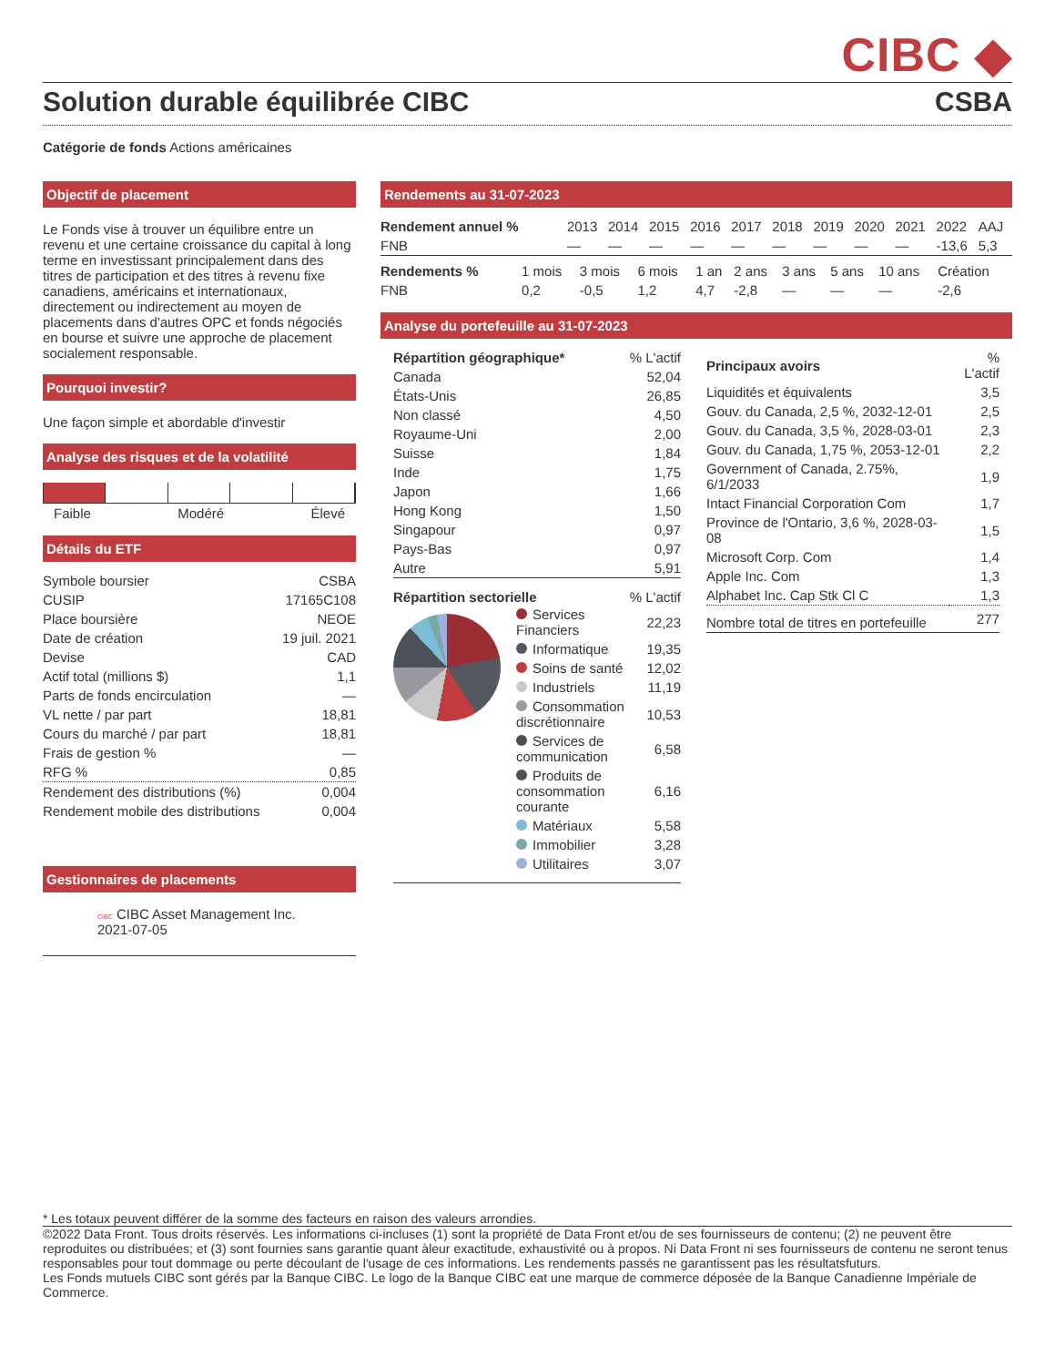CIBC ◆
Solution durable équilibrée CIBC CSBA
Catégorie de fonds Actions américaines
Objectif de placement
Le Fonds vise à trouver un équilibre entre un revenu et une certaine croissance du capital à long terme en investissant principalement dans des titres de participation et des titres à revenu fixe canadiens, américains et internationaux, directement ou indirectement au moyen de placements dans d'autres OPC et fonds négociés en bourse et suivre une approche de placement socialement responsable.
Pourquoi investir?
Une façon simple et abordable d'investir
Analyse des risques et de la volatilité
Faible Modéré Élevé
Détails du ETF
| Symbole boursier | CSBA |
| CUSIP | 17165C108 |
| Place boursière | NEOE |
| Date de création | 19 juil. 2021 |
| Devise | CAD |
| Actif total (millions $) | 1,1 |
| Parts de fonds encirculation | — |
| VL nette / par part | 18,81 |
| Cours du marché / par part | 18,81 |
| Frais de gestion % | — |
| RFG % | 0,85 |
| Rendement des distributions (%) | 0,004 |
| Rendement mobile des distributions | 0,004 |
Gestionnaires de placements
CIBC CIBC Asset Management Inc.
2021-07-05
Rendements au 31-07-2023
| Rendement annuel % | 2013 | 2014 | 2015 | 2016 | 2017 | 2018 | 2019 | 2020 | 2021 | 2022 | AAJ |
| --- | --- | --- | --- | --- | --- | --- | --- | --- | --- | --- | --- |
| FNB | — | — | — | — | — | — | — | — | — | -13,6 | 5,3 |
| Rendements % | 1 mois | 3 mois | 6 mois | 1 an | 2 ans | 3 ans | 5 ans | 10 ans | Création |
| --- | --- | --- | --- | --- | --- | --- | --- | --- | --- |
| FNB | 0,2 | -0,5 | 1,2 | 4,7 | -2,8 | — | — | — | -2,6 |
Analyse du portefeuille au 31-07-2023
| Répartition géographique* | % L'actif |
| --- | --- |
| Canada | 52,04 |
| États-Unis | 26,85 |
| Non classé | 4,50 |
| Royaume-Uni | 2,00 |
| Suisse | 1,84 |
| Inde | 1,75 |
| Japon | 1,66 |
| Hong Kong | 1,50 |
| Singapour | 0,97 |
| Pays-Bas | 0,97 |
| Autre | 5,91 |
Répartition sectorielle% L'actif
| Services Financiers | 22,23 |
| Informatique | 19,35 |
| Soins de santé | 12,02 |
| Industriels | 11,19 |
| Consommation discrétionnaire | 10,53 |
| Services de communication | 6,58 |
| Produits de consommation courante | 6,16 |
| Matériaux | 5,58 |
| Immobilier | 3,28 |
| Utilitaires | 3,07 |
| Principaux avoirs | % L'actif |
| --- | --- |
| Liquidités et équivalents | 3,5 |
| Gouv. du Canada, 2,5 %, 2032-12-01 | 2,5 |
| Gouv. du Canada, 3,5 %, 2028-03-01 | 2,3 |
| Gouv. du Canada, 1,75 %, 2053-12-01 | 2,2 |
| Government of Canada, 2.75%, 6/1/2033 | 1,9 |
| Intact Financial Corporation Com | 1,7 |
| Province de l'Ontario, 3,6 %, 2028-03-08 | 1,5 |
| Microsoft Corp. Com | 1,4 |
| Apple Inc. Com | 1,3 |
| Alphabet Inc. Cap Stk Cl C | 1,3 |
| Nombre total de titres en portefeuille | 277 |
* Les totaux peuvent différer de la somme des facteurs en raison des valeurs arrondies.
©2022 Data Front. Tous droits réservés. Les informations ci-incluses (1) sont la propriété de Data Front et/ou de ses fournisseurs de contenu; (2) ne peuvent être reproduites ou distribuées; et (3) sont fournies sans garantie quant àleur exactitude, exhaustivité ou à propos. Ni Data Front ni ses fournisseurs de contenu ne seront tenus responsables pour tout dommage ou perte découlant de l'usage de ces informations. Les rendements passés ne garantissent pas les résultatsfuturs.
Les Fonds mutuels CIBC sont gérés par la Banque CIBC. Le logo de la Banque CIBC eat une marque de commerce déposée de la Banque Canadienne Impériale de Commerce.